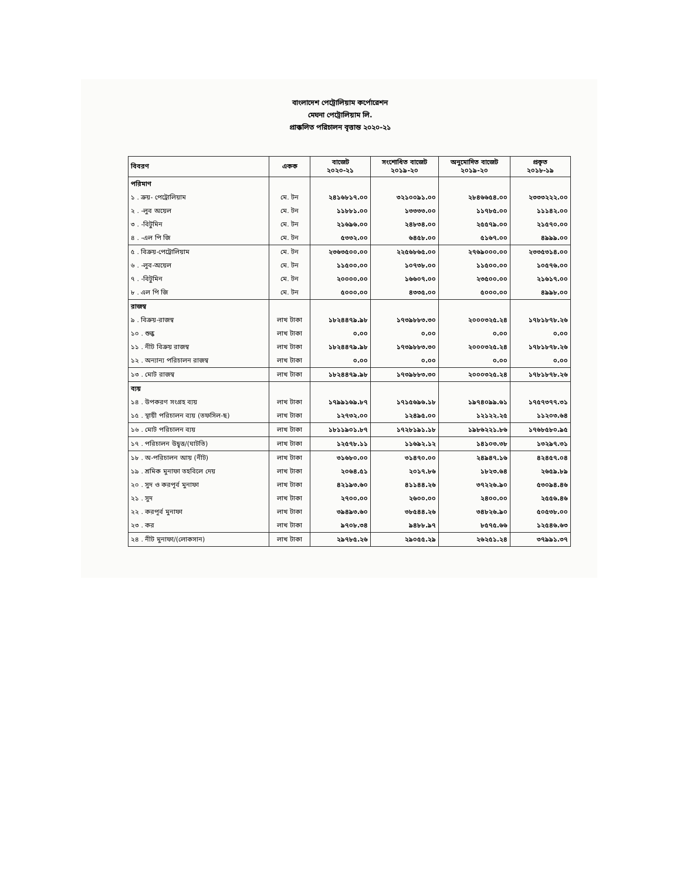বাংলাদেশ পেট্রোলিয়াম কর্পোরেশন
মেঘনা পেট্রোলিয়াম লি.
প্রাক্কলিত পরিচালন বৃত্তান্ত ২০২০-২১
| বিবরণ | একক | বাজেট ২০২০-২১ | সংশোধিত বাজেট ২০১৯-২০ | অনুমোদিত বাজেট ২০১৯-২০ | প্রকৃত ২০১৮-১৯ |
| --- | --- | --- | --- | --- | --- |
| পরিমাণ | | | | | |
| ১ . ক্রয়- পেট্রোলিয়াম | মে. টন | ২৪১৬৮১৭.০০ | ৩২১০০৯১.০০ | ২৮৪৬৬৫৪.০০ | ২৩৩৩২২২.০০ |
| ২ . -লুব অয়েল | মে. টন | ১১৮৮১.০০ | ১৩৩৩৩.০০ | ১১৭৮৫.০০ | ১১১৪২.০০ |
| ৩ . -বিটুমিন | মে. টন | ২১৬৯৬.০০ | ২৪৮৩৪.০০ | ২৫৫৭৯.০০ | ২১৫৭০.০০ |
| ৪ . -এল পি জি | মে. টন | ৫৩৩২.০০ | ৬৪৫৮.০০ | ৫১৬৭.০০ | ৪৯৯৯.০০ |
| ৫ . বিক্রয়-পেট্রোলিয়াম | মে. টন | ২৩৬৩৫০০.০০ | ২২৫৬৮৬৫.০০ | ২৭৬৯০০০.০০ | ২৩৩৫৩১৪.০০ |
| ৬ . -লুব-অয়েল | মে. টন | ১১৫০০.০০ | ১০৭৩৮.০০ | ১১৫০০.০০ | ১০৫৭৬.০০ |
| ৭ . -বিটুমিন | মে. টন | ২০০০০.০০ | ১৬৬০৭.০০ | ২৩৫০০.০০ | ২১৬১৭.০০ |
| ৮ . এল পি জি | মে. টন | ৫০০০.০০ | ৪৩৩৫.০০ | ৫০০০.০০ | ৪৯৯৮.০০ |
| রাজস্ব | | | | | |
| ৯ . বিক্রয়-রাজস্ব | লাখ টাকা | ১৮২৪৪৭৯.৯৮ | ১৭৩৯৮৮৩.৩০ | ২০০০৩২৫.২৪ | ১৭৮১৮৭৮.২৬ |
| ১০ . শুল্ক | লাখ টাকা | ০.০০ | ০.০০ | ০.০০ | ০.০০ |
| ১১ . নীট বিক্রয় রাজস্ব | লাখ টাকা | ১৮২৪৪৭৯.৯৮ | ১৭৩৯৮৮৩.৩০ | ২০০০৩২৫.২৪ | ১৭৮১৮৭৮.২৬ |
| ১২ . অন্যান্য পরিচালন রাজস্ব | লাখ টাকা | ০.০০ | ০.০০ | ০.০০ | ০.০০ |
| ১৩ . মোট রাজস্ব | লাখ টাকা | ১৮২৪৪৭৯.৯৮ | ১৭৩৯৮৮৩.৩০ | ২০০০৩২৫.২৪ | ১৭৮১৮৭৮.২৬ |
| ব্যয় | | | | | |
| ১৪ . উপকরণ সংগ্রহ ব্যয় | লাখ টাকা | ১৭৯৯১৬৯.৮৭ | ১৭১৫৬৯৬.১৮ | ১৯৭৪০৯৯.৬১ | ১৭৫৭৩৭৭.৩১ |
| ১৫ . স্থায়ী পরিচালন ব্যয় (তফসিল-ছ) | লাখ টাকা | ১২৭৩২.০০ | ১২৪৯৫.০০ | ১২১২২.২৫ | ১১২০৩.৬৪ |
| ১৬ . মোট পরিচালন ব্যয় | লাখ টাকা | ১৮১১৯০১.৮৭ | ১৭২৮১৯১.১৮ | ১৯৮৬২২১.৮৬ | ১৭৬৮৫৮০.৯৫ |
| ১৭ . পরিচালন উদ্বৃত্ত/(ঘাটতি) | লাখ টাকা | ১২৫৭৮.১১ | ১১৬৯২.১২ | ১৪১০৩.৩৮ | ১৩২৯৭.৩১ |
| ১৮ . অ-পরিচালন আয় (নীট) | লাখ টাকা | ৩১৬৮০.০০ | ৩১৪৭০.০০ | ২৪৯৪৭.১৬ | ৪২৪৫৭.০৪ |
| ১৯ . শ্রমিক মুনাফা তহবিলে দেয় | লাখ টাকা | ২০৬৪.৫১ | ২০১৭.৮৬ | ১৮২৩.৬৪ | ২৬৫৯.৮৯ |
| ২০ . সুদ ও করপূর্ব মুনাফা | লাখ টাকা | ৪২১৯৩.৬০ | ৪১১৪৪.২৬ | ৩৭২২৬.৯০ | ৫৩০৯৪.৪৬ |
| ২১ . সুদ | লাখ টাকা | ২৭০০.০০ | ২৬০০.০০ | ২৪০০.০০ | ২৫৫৬.৪৬ |
| ২২ . করপূর্ব মুনাফা | লাখ টাকা | ৩৯৪৯৩.৬০ | ৩৮৫৪৪.২৬ | ৩৪৮২৬.৯০ | ৫০৫৩৮.০০ |
| ২৩ . কর | লাখ টাকা | ৯৭০৮.৩৪ | ৯৪৮৮.৯৭ | ৮৫৭৫.৬৬ | ১২৫৪৬.৬৩ |
| ২৪ . নীট মুনাফা/(লোকসান) | লাখ টাকা | ২৯৭৮৫.২৬ | ২৯০৫৫.২৯ | ২৬২৫১.২৪ | ৩৭৯৯১.৩৭ |